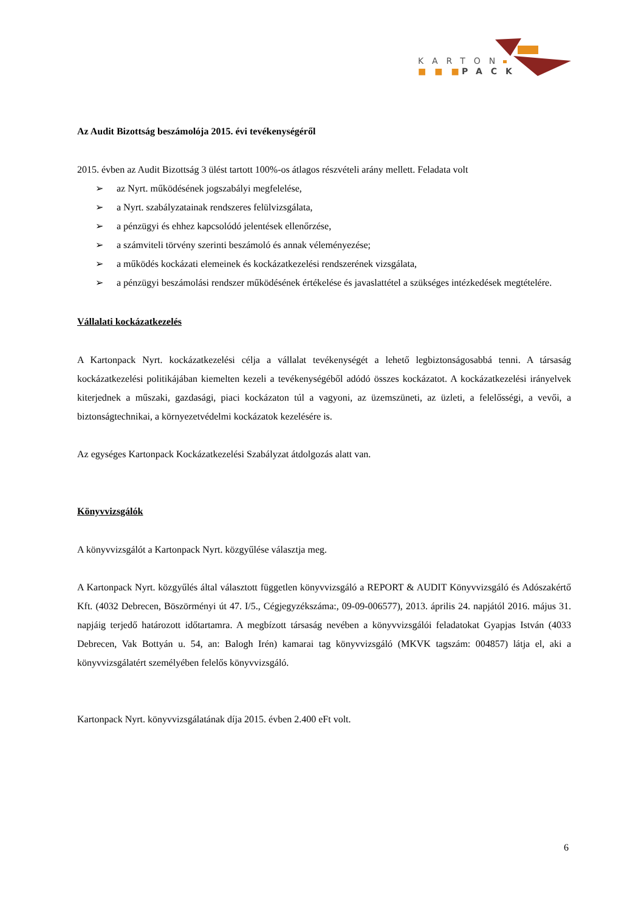KARTON
■■■
PACK
Az Audit Bizottság beszámolója 2015. évi tevékenységéről
2015. évben az Audit Bizottság 3 ülést tartott 100%-os átlagos részvételi arány mellett. Feladata volt
➢ az Nyrt. működésének jogszabályi megfelelése,
➢ a Nyrt. szabályzatainak rendszeres felülvizsgálata,
➢ a pénzügyi és ehhez kapcsolódó jelentések ellenőrzése,
➢ a számviteli törvény szerinti beszámoló és annak véleményezése;
➢ a működés kockázati elemeinek és kockázatkezelési rendszerének vizsgálata,
➢ a pénzügyi beszámolási rendszer működésének értékelése és javaslattétel a szükséges intézkedések megtételére.
Vállalati kockázatkezelés
A Kartonpack Nyrt. kockázatkezelési célja a vállalat tevékenységét a lehető legbiztonságosabbá tenni. A társaság kockázatkezelési politikájában kiemelten kezeli a tevékenységéből adódó összes kockázatot. A kockázatkezelési irányelvek kiterjednek a műszaki, gazdasági, piaci kockázaton túl a vagyoni, az üzemszüneti, az üzleti, a felelősségi, a vevői, a biztonságtechnikai, a környezetvédelmi kockázatok kezelésére is.
Az egységes Kartonpack Kockázatkezelési Szabályzat átdolgozás alatt van.
Könyvvizsgálók
A könyvvizsgálót a Kartonpack Nyrt. közgyűlése választja meg.
A Kartonpack Nyrt. közgyűlés által választott független könyvvizsgáló a REPORT & AUDIT Könyvvizsgáló és Adószakértő Kft. (4032 Debrecen, Böszörményi út 47. I/5., Cégjegyzékszáma:, 09-09-006577), 2013. április 24. napjától 2016. május 31. napjáig terjedő határozott időtartamra. A megbízott társaság nevében a könyvvizsgálói feladatokat Gyapjas István (4033 Debrecen, Vak Bottyán u. 54, an: Balogh Irén) kamarai tag könyvvizsgáló (MKVK tagszám: 004857) látja el, aki a könyvvizsgálatért személyében felelős könyvvizsgáló.
Kartonpack Nyrt. könyvvizsgálatának díja 2015. évben 2.400 eFt volt.
6